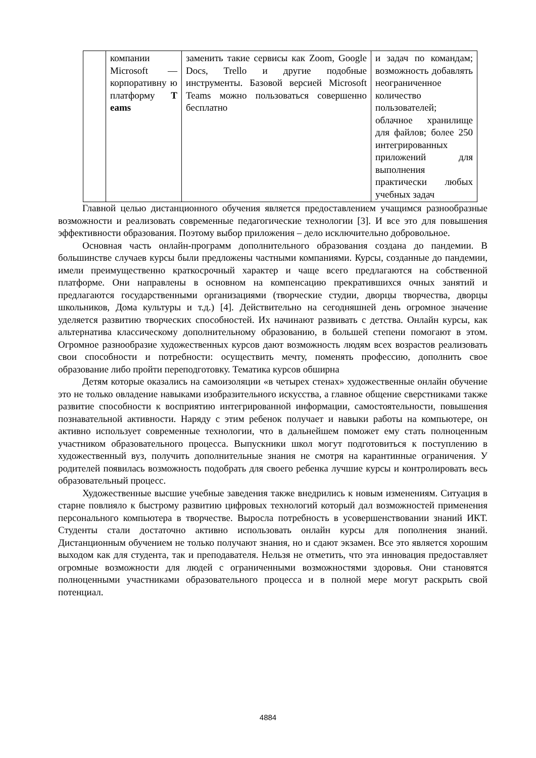| | компании Microsoft — корпоративну ю платформу T eams | заменить такие сервисы как Zoom, Google Docs, Trello и другие подобные инструменты. Базовой версией Microsoft Teams можно пользоваться совершенно бесплатно | и задач по командам; возможность добавлять неограниченное количество пользователей; облачное хранилище для файлов; более 250 интегрированных приложений для выполнения практически любых учебных задач |
Главной целью дистанционного обучения является предоставлением учащимся разнообразные возможности и реализовать современные педагогические технологии [3]. И все это для повышения эффективности образования. Поэтому выбор приложения – дело исключительно добровольное.
Основная часть онлайн-программ дополнительного образования создана до пандемии. В большинстве случаев курсы были предложены частными компаниями. Курсы, созданные до пандемии, имели преимущественно краткосрочный характер и чаще всего предлагаются на собственной платформе. Они направлены в основном на компенсацию прекратившихся очных занятий и предлагаются государственными организациями (творческие студии, дворцы творчества, дворцы школьников, Дома культуры и т.д.) [4]. Действительно на сегодняшней день огромное значение уделяется развитию творческих способностей. Их начинают развивать с детства. Онлайн курсы, как альтернатива классическому дополнительному образованию, в большей степени помогают в этом. Огромное разнообразие художественных курсов дают возможность людям всех возрастов реализовать свои способности и потребности: осуществить мечту, поменять профессию, дополнить свое образование либо пройти переподготовку. Тематика курсов обширна
Детям которые оказались на самоизоляции «в четырех стенах» художественные онлайн обучение это не только овладение навыками изобразительного искусства, а главное общение сверстниками также развитие способности к восприятию интегрированной информации, самостоятельности, повышения познавательной активности. Наряду с этим ребенок получает и навыки работы на компьютере, он активно использует современные технологии, что в дальнейшем поможет ему стать полноценным участником образовательного процесса. Выпускники школ могут подготовиться к поступлению в художественный вуз, получить дополнительные знания не смотря на карантинные ограничения. У родителей появилась возможность подобрать для своего ребенка лучшие курсы и контролировать весь образовательный процесс.
Художественные высшие учебные заведения также внедрились к новым изменениям. Ситуация в старне повлияло к быстрому развитию цифровых технологий который дал возможностей применения персонального компьютера в творчестве. Выросла потребность в усовершенствовании знаний ИКТ. Студенты стали достаточно активно использовать онлайн курсы для пополнения знаний. Дистанционным обучением не только получают знания, но и сдают экзамен. Все это является хорошим выходом как для студента, так и преподавателя. Нельзя не отметить, что эта инновация предоставляет огромные возможности для людей с ограниченными возможностями здоровья. Они становятся полноценными участниками образовательного процесса и в полной мере могут раскрыть свой потенциал.
4884